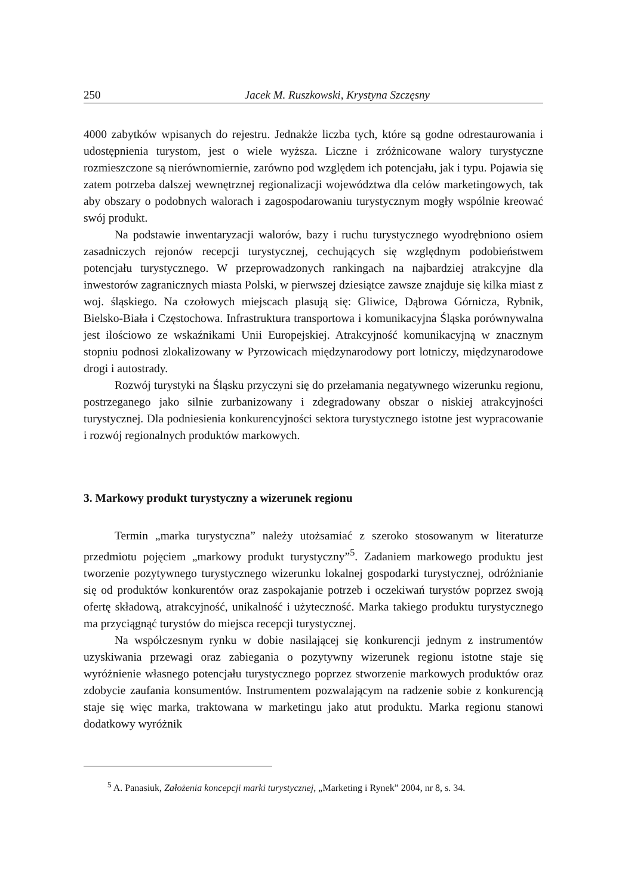250 Jacek M. Ruszkowski, Krystyna Szczęsny
4000 zabytków wpisanych do rejestru. Jednakże liczba tych, które są godne odrestaurowania i udostępnienia turystom, jest o wiele wyższa. Liczne i zróżnicowane walory turystyczne rozmieszczone są nierównomiernie, zarówno pod względem ich potencjału, jak i typu. Pojawia się zatem potrzeba dalszej wewnętrznej regionalizacji województwa dla celów marketingowych, tak aby obszary o podobnych walorach i zagospodarowaniu turystycznym mogły wspólnie kreować swój produkt.
Na podstawie inwentaryzacji walorów, bazy i ruchu turystycznego wyodrębniono osiem zasadniczych rejonów recepcji turystycznej, cechujących się względnym podobieństwem potencjału turystycznego. W przeprowadzonych rankingach na najbardziej atrakcyjne dla inwestorów zagranicznych miasta Polski, w pierwszej dziesiątce zawsze znajduje się kilka miast z woj. śląskiego. Na czołowych miejscach plasują się: Gliwice, Dąbrowa Górnicza, Rybnik, Bielsko-Biała i Częstochowa. Infrastruktura transportowa i komunikacyjna Śląska porównywalna jest ilościowo ze wskaźnikami Unii Europejskiej. Atrakcyjność komunikacyjną w znacznym stopniu podnosi zlokalizowany w Pyrzowicach międzynarodowy port lotniczy, międzynarodowe drogi i autostrady.
Rozwój turystyki na Śląsku przyczyni się do przełamania negatywnego wizerunku regionu, postrzeganego jako silnie zurbanizowany i zdegradowany obszar o niskiej atrakcyjności turystycznej. Dla podniesienia konkurencyjności sektora turystycznego istotne jest wypracowanie i rozwój regionalnych produktów markowych.
3. Markowy produkt turystyczny a wizerunek regionu
Termin „marka turystyczna” należy utożsamiać z szeroko stosowanym w literaturze przedmiotu pojęciem „markowy produkt turystyczny”<sup>5</sup>. Zadaniem markowego produktu jest tworzenie pozytywnego turystycznego wizerunku lokalnej gospodarki turystycznej, odróżnianie się od produktów konkurentów oraz zaspokajanie potrzeb i oczekiwań turystów poprzez swoją ofertę składową, atrakcyjność, unikalność i użyteczność. Marka takiego produktu turystycznego ma przyciągnąć turystów do miejsca recepcji turystycznej.
Na współczesnym rynku w dobie nasilającej się konkurencji jednym z instrumentów uzyskiwania przewagi oraz zabiegania o pozytywny wizerunek regionu istotne staje się wyróżnienie własnego potencjału turystycznego poprzez stworzenie markowych produktów oraz zdobycie zaufania konsumentów. Instrumentem pozwalającym na radzenie sobie z konkurencją staje się więc marka, traktowana w marketingu jako atut produktu. Marka regionu stanowi dodatkowy wyróżnik
<sup>5</sup> A. Panasiuk, Założenia koncepcji marki turystycznej, „Marketing i Rynek” 2004, nr 8, s. 34.